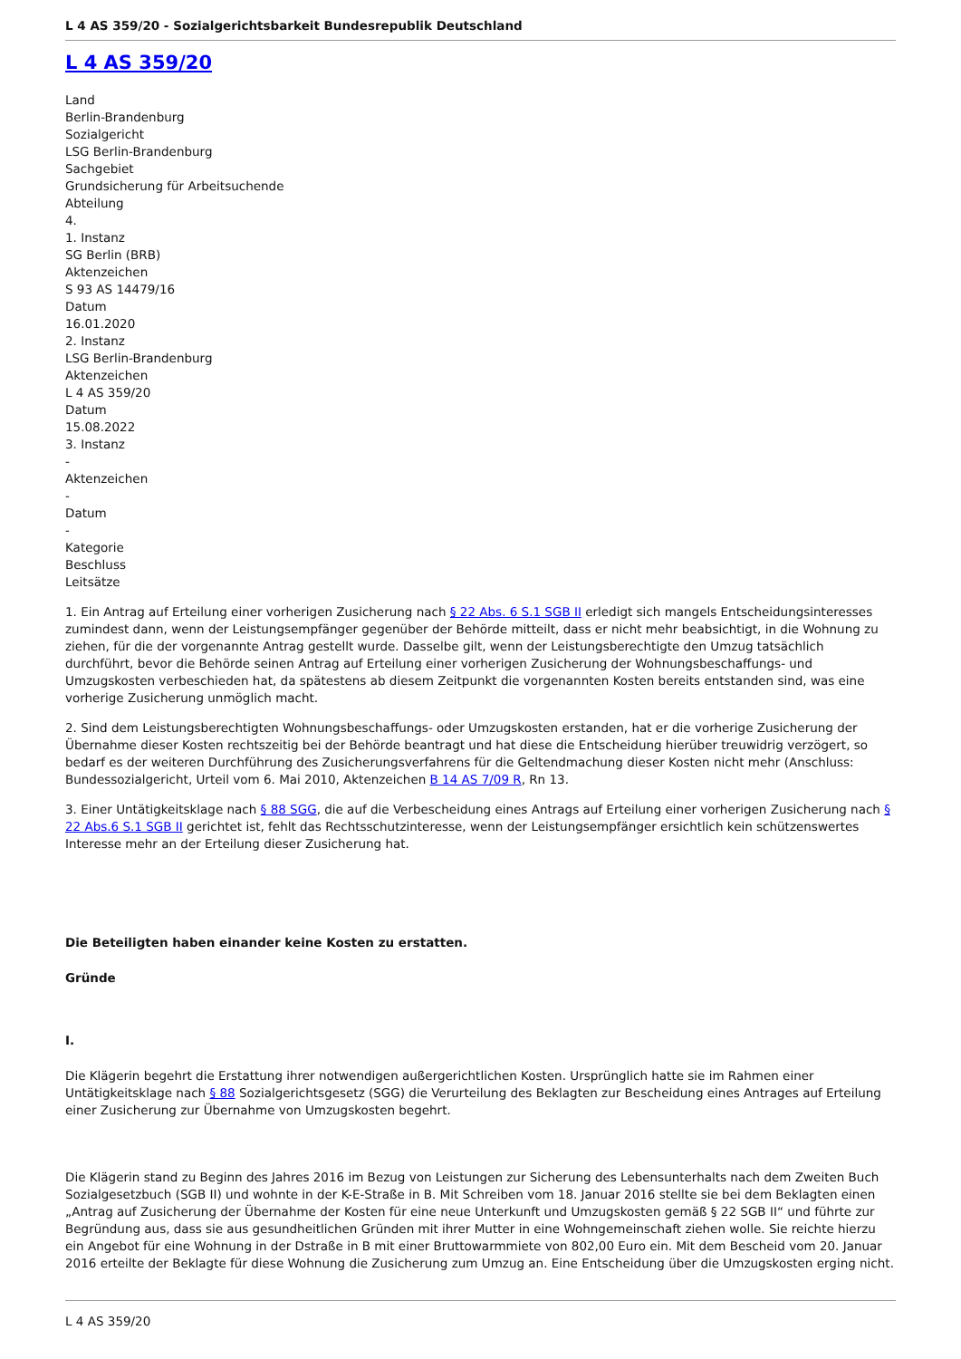L 4 AS 359/20 - Sozialgerichtsbarkeit Bundesrepublik Deutschland
L 4 AS 359/20
Land
Berlin-Brandenburg
Sozialgericht
LSG Berlin-Brandenburg
Sachgebiet
Grundsicherung für Arbeitsuchende
Abteilung
4.
1. Instanz
SG Berlin (BRB)
Aktenzeichen
S 93 AS 14479/16
Datum
16.01.2020
2. Instanz
LSG Berlin-Brandenburg
Aktenzeichen
L 4 AS 359/20
Datum
15.08.2022
3. Instanz
-
Aktenzeichen
-
Datum
-
Kategorie
Beschluss
Leitsätze
1. Ein Antrag auf Erteilung einer vorherigen Zusicherung nach § 22 Abs. 6 S.1 SGB II erledigt sich mangels Entscheidungsinteresses zumindest dann, wenn der Leistungsempfänger gegenüber der Behörde mitteilt, dass er nicht mehr beabsichtigt, in die Wohnung zu ziehen, für die der vorgenannte Antrag gestellt wurde. Dasselbe gilt, wenn der Leistungsberechtigte den Umzug tatsächlich durchführt, bevor die Behörde seinen Antrag auf Erteilung einer vorherigen Zusicherung der Wohnungsbeschaffungs- und Umzugskosten verbeschieden hat, da spätestens ab diesem Zeitpunkt die vorgenannten Kosten bereits entstanden sind, was eine vorherige Zusicherung unmöglich macht.
2. Sind dem Leistungsberechtigten Wohnungsbeschaffungs- oder Umzugskosten erstanden, hat er die vorherige Zusicherung der Übernahme dieser Kosten rechtszeitig bei der Behörde beantragt und hat diese die Entscheidung hierüber treuwidrig verzögert, so bedarf es der weiteren Durchführung des Zusicherungsverfahrens für die Geltendmachung dieser Kosten nicht mehr (Anschluss: Bundessozialgericht, Urteil vom 6. Mai 2010, Aktenzeichen B 14 AS 7/09 R, Rn 13.
3. Einer Untätigkeitsklage nach § 88 SGG, die auf die Verbescheidung eines Antrags auf Erteilung einer vorherigen Zusicherung nach § 22 Abs.6 S.1 SGB II gerichtet ist, fehlt das Rechtsschutzinteresse, wenn der Leistungsempfänger ersichtlich kein schützenswertes Interesse mehr an der Erteilung dieser Zusicherung hat.
Die Beteiligten haben einander keine Kosten zu erstatten.
Gründe
I.
Die Klägerin begehrt die Erstattung ihrer notwendigen außergerichtlichen Kosten. Ursprünglich hatte sie im Rahmen einer Untätigkeitsklage nach § 88 Sozialgerichtsgesetz (SGG) die Verurteilung des Beklagten zur Bescheidung eines Antrages auf Erteilung einer Zusicherung zur Übernahme von Umzugskosten begehrt.
Die Klägerin stand zu Beginn des Jahres 2016 im Bezug von Leistungen zur Sicherung des Lebensunterhalts nach dem Zweiten Buch Sozialgesetzbuch (SGB II) und wohnte in der K-E-Straße in B. Mit Schreiben vom 18. Januar 2016 stellte sie bei dem Beklagten einen „Antrag auf Zusicherung der Übernahme der Kosten für eine neue Unterkunft und Umzugskosten gemäß § 22 SGB II“ und führte zur Begründung aus, dass sie aus gesundheitlichen Gründen mit ihrer Mutter in eine Wohngemeinschaft ziehen wolle. Sie reichte hierzu ein Angebot für eine Wohnung in der Dstraße in B mit einer Bruttowarmmiete von 802,00 Euro ein. Mit dem Bescheid vom 20. Januar 2016 erteilte der Beklagte für diese Wohnung die Zusicherung zum Umzug an. Eine Entscheidung über die Umzugskosten erging nicht.
L 4 AS 359/20